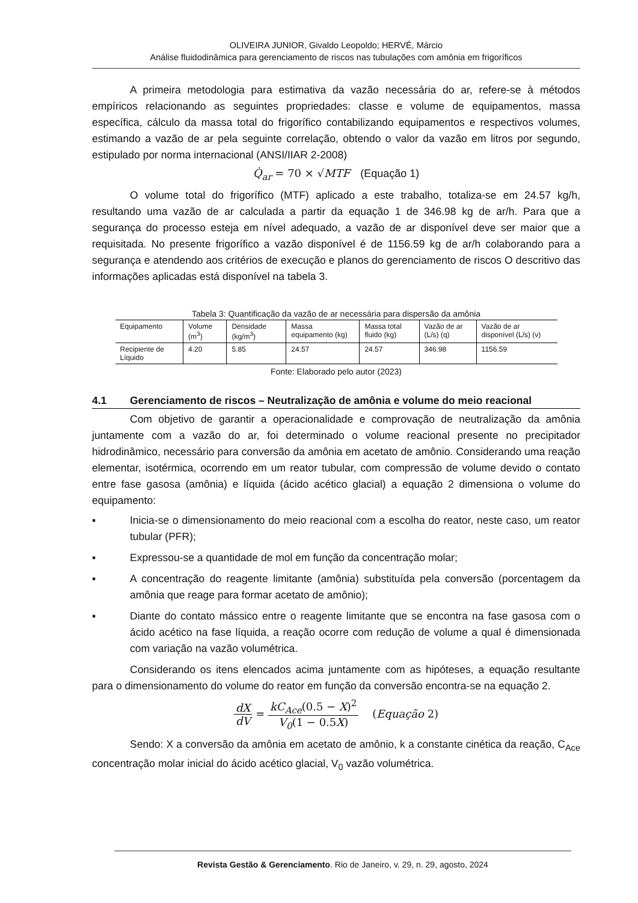OLIVEIRA JUNIOR, Givaldo Leopoldo; HERVÉ, Márcio
Análise fluidodinâmica para gerenciamento de riscos nas tubulações com amônia em frigoríficos
A primeira metodologia para estimativa da vazão necessária do ar, refere-se à métodos empíricos relacionando as seguintes propriedades: classe e volume de equipamentos, massa específica, cálculo da massa total do frigorífico contabilizando equipamentos e respectivos volumes, estimando a vazão de ar pela seguinte correlação, obtendo o valor da vazão em litros por segundo, estipulado por norma internacional (ANSI/IIAR 2-2008)
Q̇<sub>ar</sub> = 70 × √MTF (Equação 1)
O volume total do frigorífico (MTF) aplicado a este trabalho, totaliza-se em 24.57 kg/h, resultando uma vazão de ar calculada a partir da equação 1 de 346.98 kg de ar/h. Para que a segurança do processo esteja em nível adequado, a vazão de ar disponível deve ser maior que a requisitada. No presente frigorífico a vazão disponível é de 1156.59 kg de ar/h colaborando para a segurança e atendendo aos critérios de execução e planos do gerenciamento de riscos O descritivo das informações aplicadas está disponível na tabela 3.
Tabela 3: Quantificação da vazão de ar necessária para dispersão da amônia
| Equipamento | Volume (m<sup>3</sup>) | Densidade (kg/m<sup>3</sup>) | Massa equipamento (kg) | Massa total fluido (kg) | Vazão de ar (L/s) (q) | Vazão de ar disponível (L/s) (v) |
| --- | --- | --- | --- | --- | --- | --- |
| Recipiente de Líquido | 4.20 | 5.85 | 24.57 | 24.57 | 346.98 | 1156.59 |
Fonte: Elaborado pelo autor (2023)
4.1 Gerenciamento de riscos – Neutralização de amônia e volume do meio reacional
Com objetivo de garantir a operacionalidade e comprovação de neutralização da amônia juntamente com a vazão do ar, foi determinado o volume reacional presente no precipitador hidrodinâmico, necessário para conversão da amônia em acetato de amônio. Considerando uma reação elementar, isotérmica, ocorrendo em um reator tubular, com compressão de volume devido o contato entre fase gasosa (amônia) e líquida (ácido acético glacial) a equação 2 dimensiona o volume do equipamento:
▪ Inicia-se o dimensionamento do meio reacional com a escolha do reator, neste caso, um reator tubular (PFR);
▪ Expressou-se a quantidade de mol em função da concentração molar;
▪ A concentração do reagente limitante (amônia) substituída pela conversão (porcentagem da amônia que reage para formar acetato de amônio);
▪ Diante do contato mássico entre o reagente limitante que se encontra na fase gasosa com o ácido acético na fase líquida, a reação ocorre com redução de volume a qual é dimensionada com variação na vazão volumétrica.
Considerando os itens elencados acima juntamente com as hipóteses, a equação resultante para o dimensionamento do volume do reator em função da conversão encontra-se na equação 2.
dX dV = kC<sub>Ace</sub>(0.5 − X)<sup>2</sup> V<sub>0</sub>(1 − 0.5X) (Equação 2)
Sendo: X a conversão da amônia em acetato de amônio, k a constante cinética da reação, C<sub>Ace</sub> concentração molar inicial do ácido acético glacial, V<sub>0</sub> vazão volumétrica.
Revista Gestão & Gerenciamento. Rio de Janeiro, v. 29, n. 29, agosto, 2024